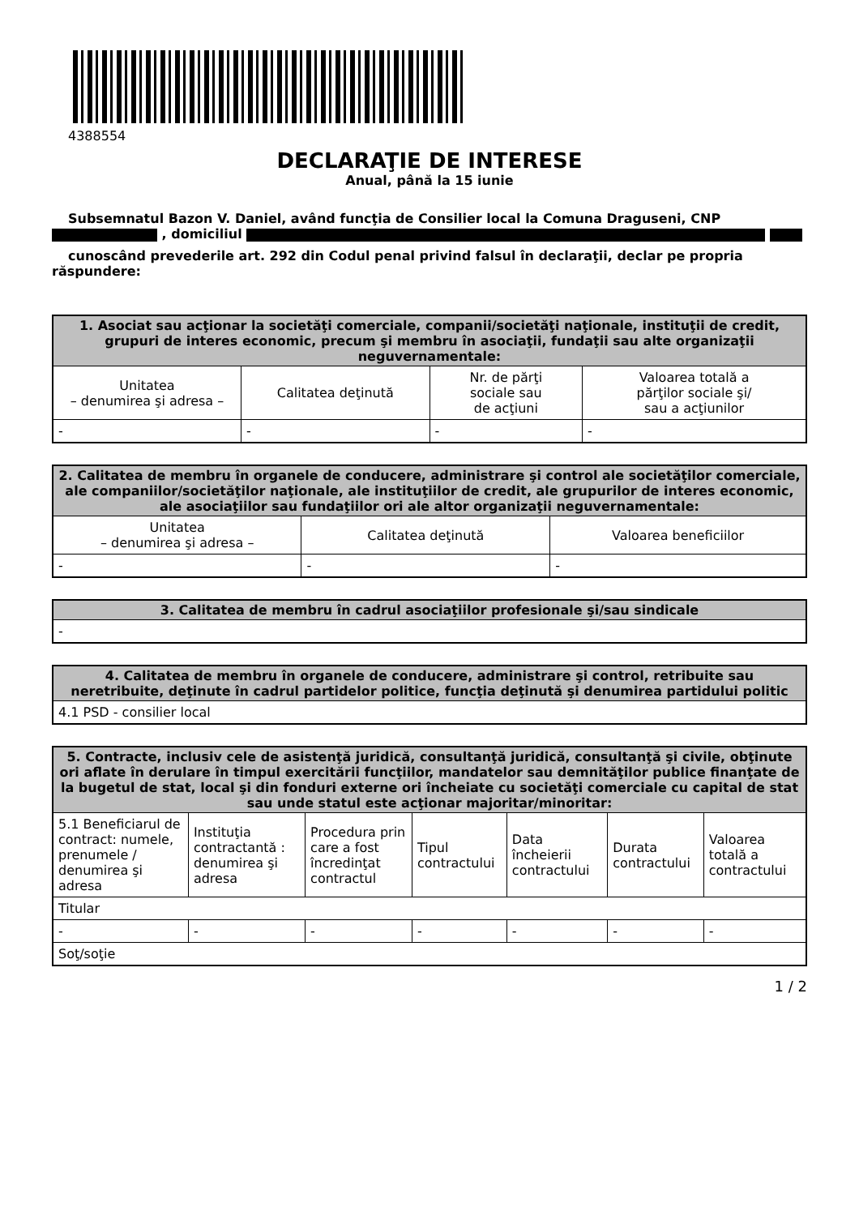4388554
DECLARAŢIE DE INTERESE
Anual, până la 15 iunie
Subsemnatul Bazon V. Daniel, având funcţia de Consilier local la Comuna Draguseni, CNP , domiciliul
cunoscând prevederile art. 292 din Codul penal privind falsul în declaraţii, declar pe propria răspundere:
| 1. Asociat sau acţionar la societăţi comerciale, companii/societăţi naţionale, instituţii de credit, grupuri de interes economic, precum şi membru în asociaţii, fundaţii sau alte organizaţii neguvernamentale: | | | |
| --- | --- | --- | --- |
| Unitatea – denumirea şi adresa – | Calitatea deţinută | Nr. de părţi sociale sau de acţiuni | Valoarea totală a părţilor sociale şi/ sau a acţiunilor |
| - | - | - | - |
| 2. Calitatea de membru în organele de conducere, administrare şi control ale societăţilor comerciale, ale companiilor/societăţilor naţionale, ale instituţiilor de credit, ale grupurilor de interes economic, ale asociaţiilor sau fundaţiilor ori ale altor organizaţii neguvernamentale: | | |
| --- | --- | --- |
| Unitatea – denumirea şi adresa – | Calitatea deţinută | Valoarea beneficiilor |
| - | - | - |
| 3. Calitatea de membru în cadrul asociaţiilor profesionale şi/sau sindicale |
| --- |
| - |
| 4. Calitatea de membru în organele de conducere, administrare şi control, retribuite sau neretribuite, deţinute în cadrul partidelor politice, funcţia deţinută şi denumirea partidului politic |
| --- |
| 4.1 PSD - consilier local |
| 5. Contracte, inclusiv cele de asistenţă juridică, consultanţă juridică, consultanţă şi civile, obţinute ori aflate în derulare în timpul exercitării funcţiilor, mandatelor sau demnităţilor publice finanţate de la bugetul de stat, local şi din fonduri externe ori încheiate cu societăţi comerciale cu capital de stat sau unde statul este acţionar majoritar/minoritar: | | | | | | |
| --- | --- | --- | --- | --- | --- | --- |
| 5.1 Beneficiarul de contract: numele, prenumele / denumirea şi adresa | Instituţia contractantă : denumirea şi adresa | Procedura prin care a fost încredinţat contractul | Tipul contractului | Data încheierii contractului | Durata contractului | Valoarea totală a contractului |
| Titular | | | | | | |
| - | - | - | - | - | - | - |
| Soţ/soţie | | | | | | |
1 / 2